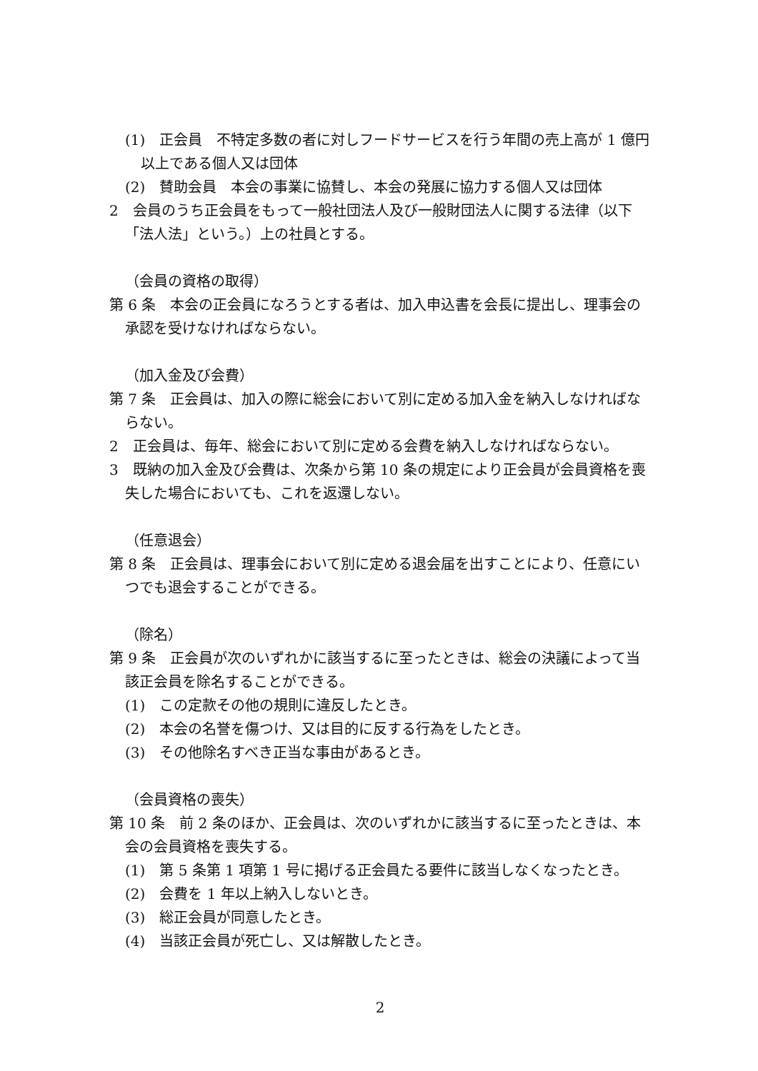(1)　正会員　不特定多数の者に対しフードサービスを行う年間の売上高が 1 億円以上である個人又は団体
(2)　賛助会員　本会の事業に協賛し、本会の発展に協力する個人又は団体
2　会員のうち正会員をもって一般社団法人及び一般財団法人に関する法律（以下「法人法」という。）上の社員とする。
（会員の資格の取得）
第 6 条　本会の正会員になろうとする者は、加入申込書を会長に提出し、理事会の承認を受けなければならない。
（加入金及び会費）
第 7 条　正会員は、加入の際に総会において別に定める加入金を納入しなければならない。
2　正会員は、毎年、総会において別に定める会費を納入しなければならない。
3　既納の加入金及び会費は、次条から第 10 条の規定により正会員が会員資格を喪失した場合においても、これを返還しない。
（任意退会）
第 8 条　正会員は、理事会において別に定める退会届を出すことにより、任意にいつでも退会することができる。
（除名）
第 9 条　正会員が次のいずれかに該当するに至ったときは、総会の決議によって当該正会員を除名することができる。
(1)　この定款その他の規則に違反したとき。
(2)　本会の名誉を傷つけ、又は目的に反する行為をしたとき。
(3)　その他除名すべき正当な事由があるとき。
（会員資格の喪失）
第 10 条　前 2 条のほか、正会員は、次のいずれかに該当するに至ったときは、本会の会員資格を喪失する。
(1)　第 5 条第 1 項第 1 号に掲げる正会員たる要件に該当しなくなったとき。
(2)　会費を 1 年以上納入しないとき。
(3)　総正会員が同意したとき。
(4)　当該正会員が死亡し、又は解散したとき。
2